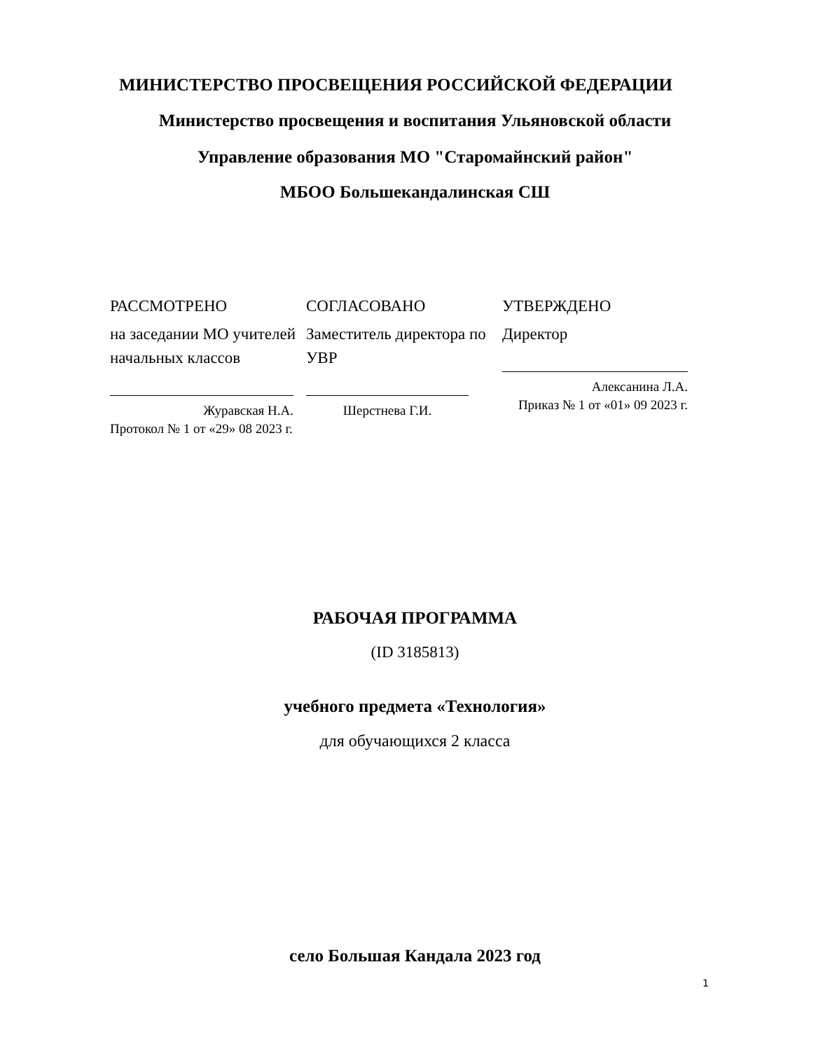МИНИСТЕРСТВО ПРОСВЕЩЕНИЯ РОССИЙСКОЙ ФЕДЕРАЦИИ
Министерство просвещения и воспитания Ульяновской области
Управление образования МО "Старомайнский район"
МБОО Большекандалинская СШ
РАССМОТРЕНО
на заседании МО учителей начальных классов
Журавская Н.А.
Протокол № 1 от «29» 08 2023 г.
СОГЛАСОВАНО
Заместитель директора по УВР
Шерстнева Г.И.
УТВЕРЖДЕНО
Директор
Алексанина Л.А.
Приказ № 1 от «01» 09 2023 г.
РАБОЧАЯ ПРОГРАММА
(ID 3185813)
учебного предмета «Технология»
для обучающихся 2 класса
село Большая Кандала 2023 год
1